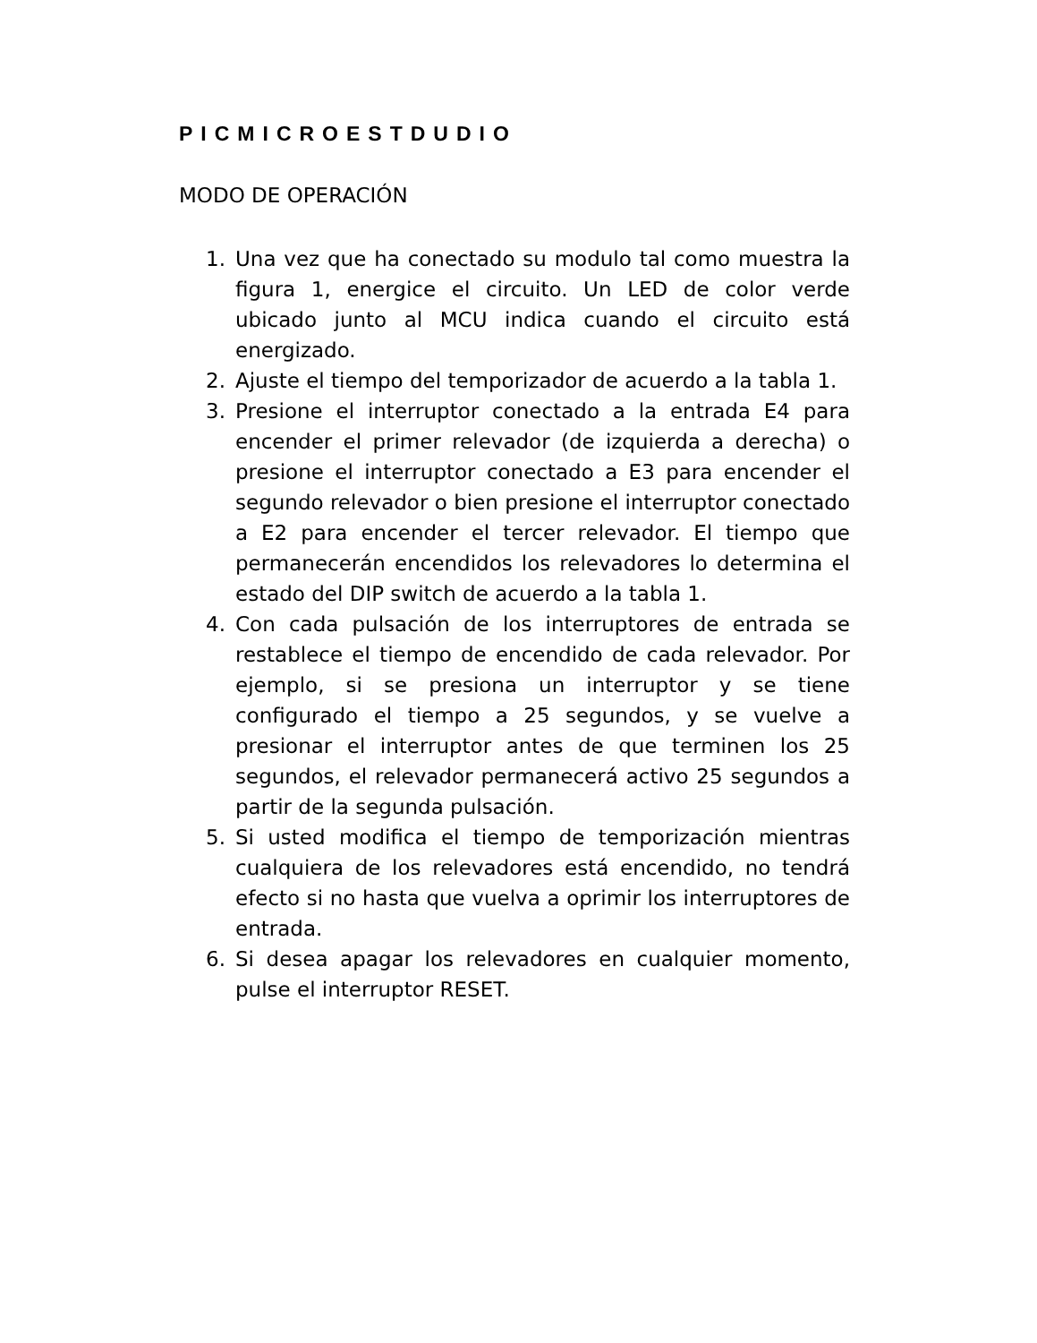PICMICROESTDUDIO
MODO DE OPERACIÓN
1. Una vez que ha conectado su modulo tal como muestra la figura 1, energice el circuito. Un LED de color verde ubicado junto al MCU indica cuando el circuito está energizado.
2. Ajuste el tiempo del temporizador de acuerdo a la tabla 1.
3. Presione el interruptor conectado a la entrada E4 para encender el primer relevador (de izquierda a derecha) o presione el interruptor conectado a E3 para encender el segundo relevador o bien presione el interruptor conectado a E2 para encender el tercer relevador. El tiempo que permanecerán encendidos los relevadores lo determina el estado del DIP switch de acuerdo a la tabla 1.
4. Con cada pulsación de los interruptores de entrada se restablece el tiempo de encendido de cada relevador. Por ejemplo, si se presiona un interruptor y se tiene configurado el tiempo a 25 segundos, y se vuelve a presionar el interruptor antes de que terminen los 25 segundos, el relevador permanecerá activo 25 segundos a partir de la segunda pulsación.
5. Si usted modifica el tiempo de temporización mientras cualquiera de los relevadores está encendido, no tendrá efecto si no hasta que vuelva a oprimir los interruptores de entrada.
6. Si desea apagar los relevadores en cualquier momento, pulse el interruptor RESET.